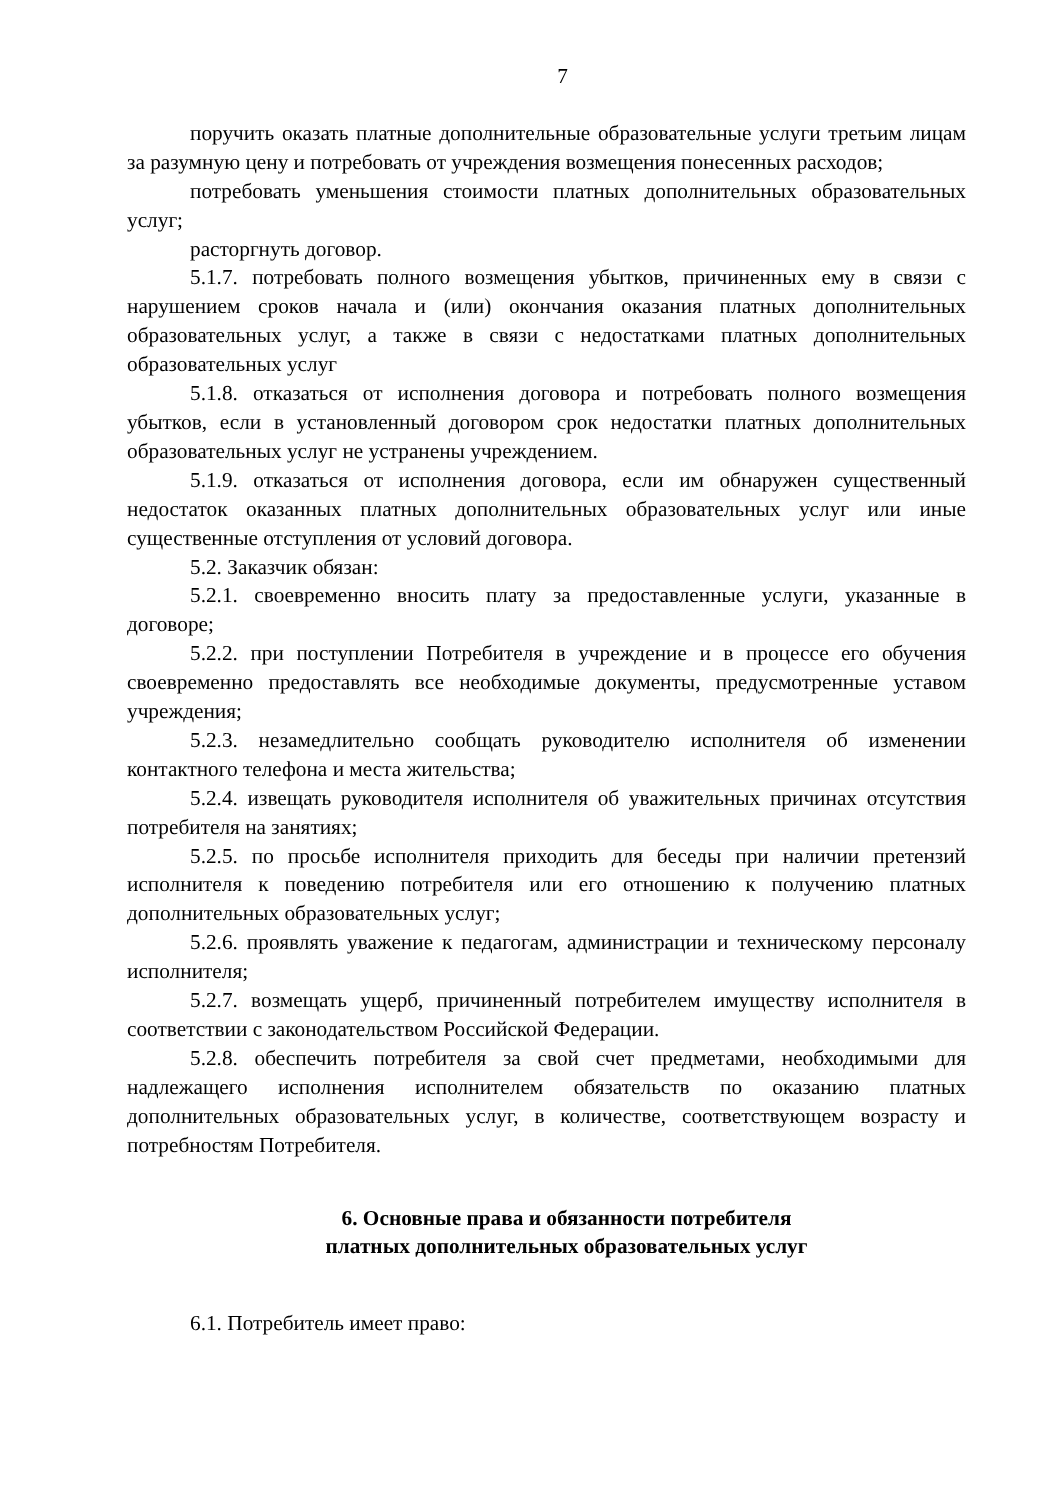7
поручить оказать платные дополнительные образовательные услуги третьим лицам за разумную цену и потребовать от учреждения возмещения понесенных расходов;
потребовать уменьшения стоимости платных дополнительных образовательных услуг;
расторгнуть договор.
5.1.7. потребовать полного возмещения убытков, причиненных ему в связи с нарушением сроков начала и (или) окончания оказания платных дополнительных образовательных услуг, а также в связи с недостатками платных дополнительных образовательных услуг
5.1.8. отказаться от исполнения договора и потребовать полного возмещения убытков, если в установленный договором срок недостатки платных дополнительных образовательных услуг не устранены учреждением.
5.1.9. отказаться от исполнения договора, если им обнаружен существенный недостаток оказанных платных дополнительных образовательных услуг или иные существенные отступления от условий договора.
5.2. Заказчик обязан:
5.2.1. своевременно вносить плату за предоставленные услуги, указанные в договоре;
5.2.2. при поступлении Потребителя в учреждение и в процессе его обучения своевременно предоставлять все необходимые документы, предусмотренные уставом учреждения;
5.2.3. незамедлительно сообщать руководителю исполнителя об изменении контактного телефона и места жительства;
5.2.4. извещать руководителя исполнителя об уважительных причинах отсутствия потребителя на занятиях;
5.2.5. по просьбе исполнителя приходить для беседы при наличии претензий исполнителя к поведению потребителя или его отношению к получению платных дополнительных образовательных услуг;
5.2.6. проявлять уважение к педагогам, администрации и техническому персоналу исполнителя;
5.2.7. возмещать ущерб, причиненный потребителем имуществу исполнителя в соответствии с законодательством Российской Федерации.
5.2.8. обеспечить потребителя за свой счет предметами, необходимыми для надлежащего исполнения исполнителем обязательств по оказанию платных дополнительных образовательных услуг, в количестве, соответствующем возрасту и потребностям Потребителя.
6. Основные права и обязанности потребителя
платных дополнительных образовательных услуг
6.1. Потребитель имеет право: